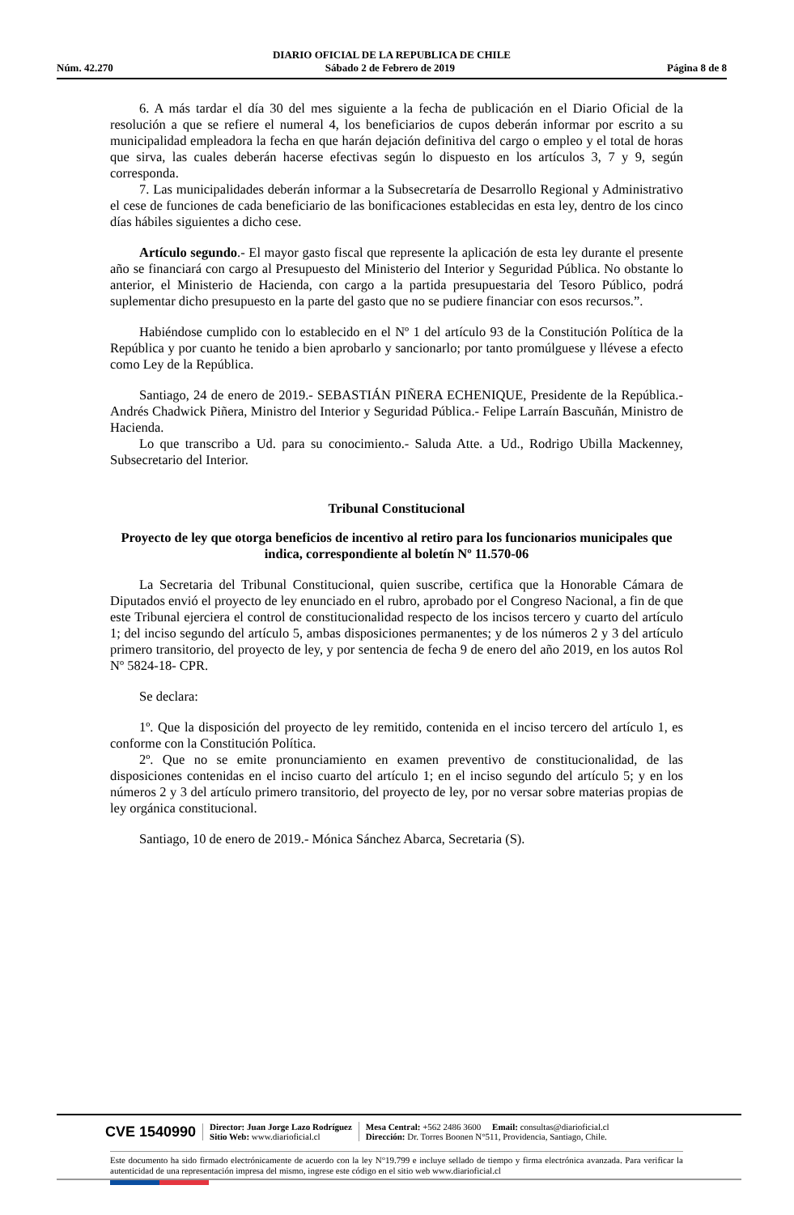DIARIO OFICIAL DE LA REPUBLICA DE CHILE
Núm. 42.270 Sábado 2 de Febrero de 2019 Página 8 de 8
6. A más tardar el día 30 del mes siguiente a la fecha de publicación en el Diario Oficial de la resolución a que se refiere el numeral 4, los beneficiarios de cupos deberán informar por escrito a su municipalidad empleadora la fecha en que harán dejación definitiva del cargo o empleo y el total de horas que sirva, las cuales deberán hacerse efectivas según lo dispuesto en los artículos 3, 7 y 9, según corresponda.
7. Las municipalidades deberán informar a la Subsecretaría de Desarrollo Regional y Administrativo el cese de funciones de cada beneficiario de las bonificaciones establecidas en esta ley, dentro de los cinco días hábiles siguientes a dicho cese.
Artículo segundo.- El mayor gasto fiscal que represente la aplicación de esta ley durante el presente año se financiará con cargo al Presupuesto del Ministerio del Interior y Seguridad Pública. No obstante lo anterior, el Ministerio de Hacienda, con cargo a la partida presupuestaria del Tesoro Público, podrá suplementar dicho presupuesto en la parte del gasto que no se pudiere financiar con esos recursos.”.
Habiéndose cumplido con lo establecido en el Nº 1 del artículo 93 de la Constitución Política de la República y por cuanto he tenido a bien aprobarlo y sancionarlo; por tanto promúlguese y llévese a efecto como Ley de la República.
Santiago, 24 de enero de 2019.- SEBASTIÁN PIÑERA ECHENIQUE, Presidente de la República.- Andrés Chadwick Piñera, Ministro del Interior y Seguridad Pública.- Felipe Larraín Bascuñán, Ministro de Hacienda.
Lo que transcribo a Ud. para su conocimiento.- Saluda Atte. a Ud., Rodrigo Ubilla Mackenney, Subsecretario del Interior.
Tribunal Constitucional
Proyecto de ley que otorga beneficios de incentivo al retiro para los funcionarios municipales que indica, correspondiente al boletín Nº 11.570-06
La Secretaria del Tribunal Constitucional, quien suscribe, certifica que la Honorable Cámara de Diputados envió el proyecto de ley enunciado en el rubro, aprobado por el Congreso Nacional, a fin de que este Tribunal ejerciera el control de constitucionalidad respecto de los incisos tercero y cuarto del artículo 1; del inciso segundo del artículo 5, ambas disposiciones permanentes; y de los números 2 y 3 del artículo primero transitorio, del proyecto de ley, y por sentencia de fecha 9 de enero del año 2019, en los autos Rol Nº 5824-18- CPR.
Se declara:
1º. Que la disposición del proyecto de ley remitido, contenida en el inciso tercero del artículo 1, es conforme con la Constitución Política.
2º. Que no se emite pronunciamiento en examen preventivo de constitucionalidad, de las disposiciones contenidas en el inciso cuarto del artículo 1; en el inciso segundo del artículo 5; y en los números 2 y 3 del artículo primero transitorio, del proyecto de ley, por no versar sobre materias propias de ley orgánica constitucional.
Santiago, 10 de enero de 2019.- Mónica Sánchez Abarca, Secretaria (S).
CVE 1540990
Director: Juan Jorge Lazo Rodríguez
Sitio Web: www.diarioficial.cl
Mesa Central: +562 2486 3600 Email: consultas@diarioficial.cl
Dirección: Dr. Torres Boonen N°511, Providencia, Santiago, Chile.
Este documento ha sido firmado electrónicamente de acuerdo con la ley N°19.799 e incluye sellado de tiempo y firma electrónica avanzada. Para verificar la autenticidad de una representación impresa del mismo, ingrese este código en el sitio web www.diarioficial.cl